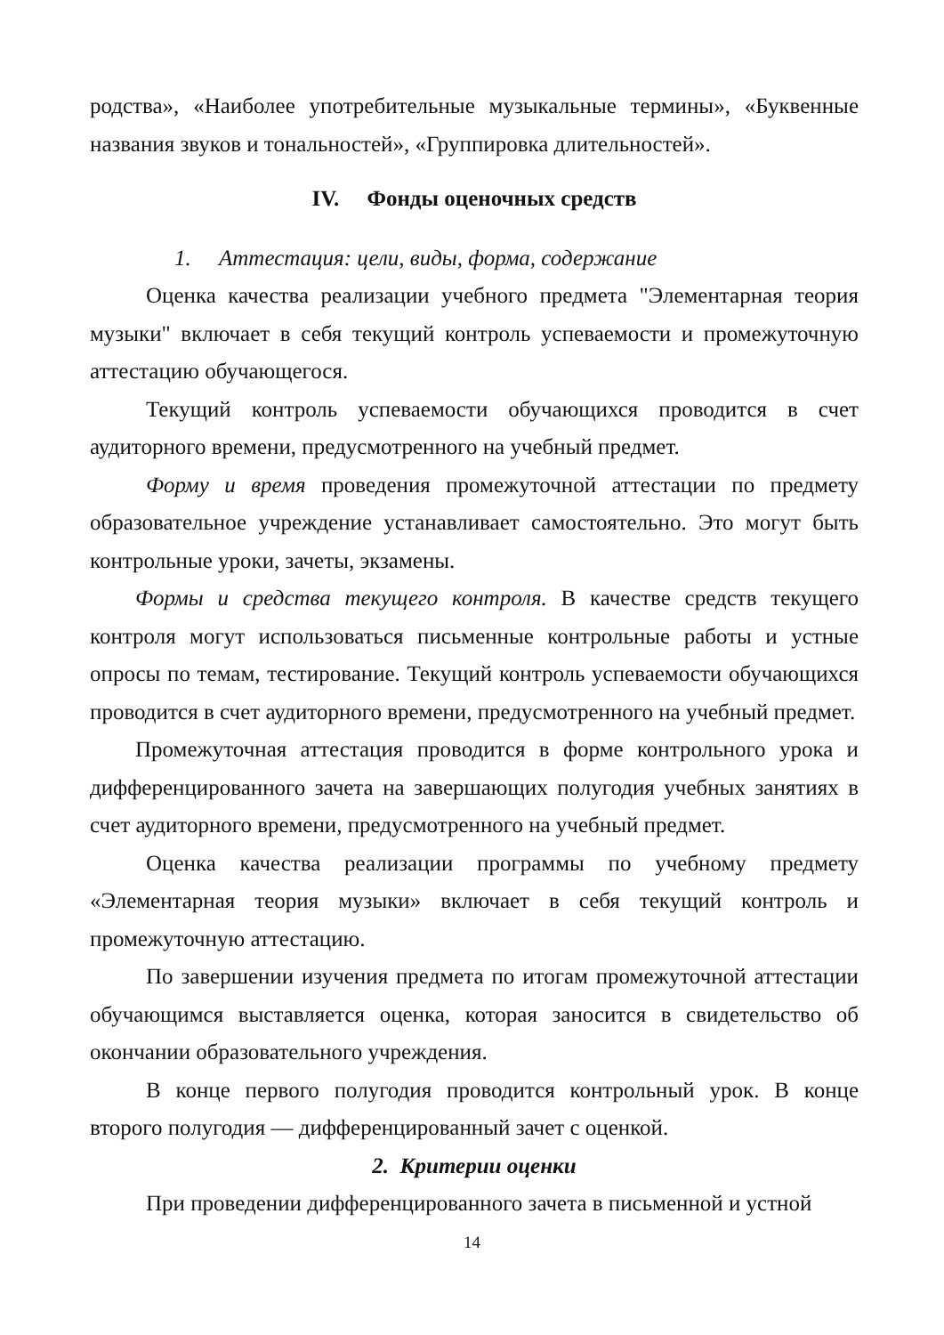родства», «Наиболее употребительные музыкальные термины», «Буквенные названия звуков и тональностей», «Группировка длительностей».
IV. Фонды оценочных средств
1. Аттестация: цели, виды, форма, содержание
Оценка качества реализации учебного предмета "Элементарная теория музыки" включает в себя текущий контроль успеваемости и промежуточную аттестацию обучающегося.
Текущий контроль успеваемости обучающихся проводится в счет аудиторного времени, предусмотренного на учебный предмет.
Форму и время проведения промежуточной аттестации по предмету образовательное учреждение устанавливает самостоятельно. Это могут быть контрольные уроки, зачеты, экзамены.
Формы и средства текущего контроля. В качестве средств текущего контроля могут использоваться письменные контрольные работы и устные опросы по темам, тестирование. Текущий контроль успеваемости обучающихся проводится в счет аудиторного времени, предусмотренного на учебный предмет.
Промежуточная аттестация проводится в форме контрольного урока и дифференцированного зачета на завершающих полугодия учебных занятиях в счет аудиторного времени, предусмотренного на учебный предмет.
Оценка качества реализации программы по учебному предмету «Элементарная теория музыки» включает в себя текущий контроль и промежуточную аттестацию.
По завершении изучения предмета по итогам промежуточной аттестации обучающимся выставляется оценка, которая заносится в свидетельство об окончании образовательного учреждения.
В конце первого полугодия проводится контрольный урок. В конце второго полугодия — дифференцированный зачет с оценкой.
2. Критерии оценки
При проведении дифференцированного зачета в письменной и устной
14